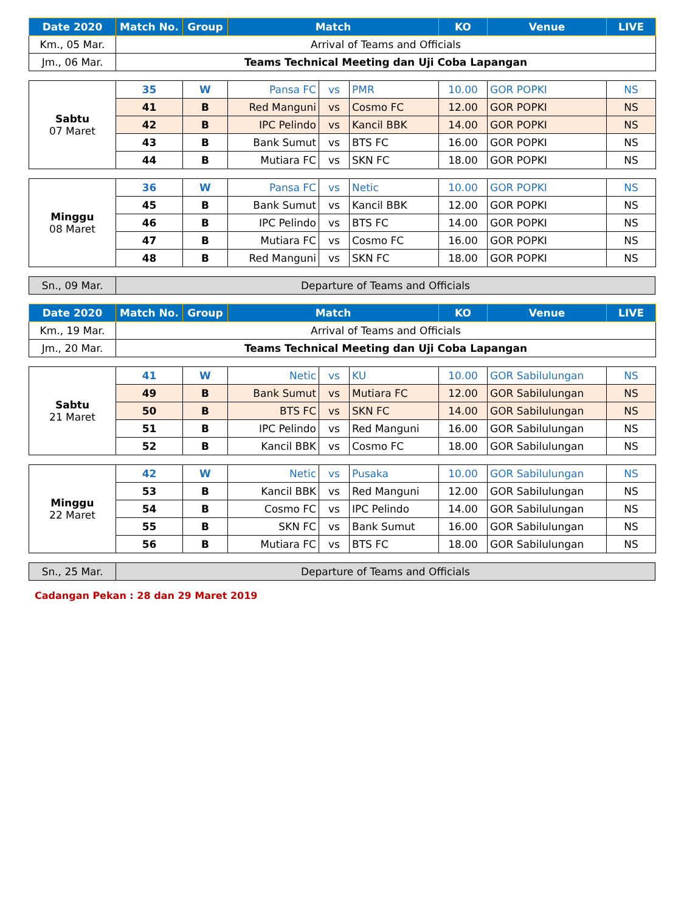| Date 2020 | Match No. | Group | Match | KO | Venue | LIVE |
| --- | --- | --- | --- | --- | --- | --- |
| Km., 05 Mar. | Arrival of Teams and Officials | | | | | |
| Jm., 06 Mar. | Teams Technical Meeting dan Uji Coba Lapangan | | | | | |
| Sabtu 07 Maret | 35 | W | Pansa FC | vs | PMR | 10.00 | GOR POPKI | NS |
| | 41 | B | Red Manguni | vs | Cosmo FC | 12.00 | GOR POPKI | NS |
| | 42 | B | IPC Pelindo | vs | Kancil BBK | 14.00 | GOR POPKI | NS |
| | 43 | B | Bank Sumut | vs | BTS FC | 16.00 | GOR POPKI | NS |
| | 44 | B | Mutiara FC | vs | SKN FC | 18.00 | GOR POPKI | NS |
| Minggu 08 Maret | 36 | W | Pansa FC | vs | Netic | 10.00 | GOR POPKI | NS |
| | 45 | B | Bank Sumut | vs | Kancil BBK | 12.00 | GOR POPKI | NS |
| | 46 | B | IPC Pelindo | vs | BTS FC | 14.00 | GOR POPKI | NS |
| | 47 | B | Mutiara FC | vs | Cosmo FC | 16.00 | GOR POPKI | NS |
| | 48 | B | Red Manguni | vs | SKN FC | 18.00 | GOR POPKI | NS |
| Sn., 09 Mar. | Departure of Teams and Officials |
| Date 2020 | Match No. | Group | Match | KO | Venue | LIVE |
| --- | --- | --- | --- | --- | --- | --- |
| Km., 19 Mar. | Arrival of Teams and Officials | | | | | |
| Jm., 20 Mar. | Teams Technical Meeting dan Uji Coba Lapangan | | | | | |
| Sabtu 21 Maret | 41 | W | Netic | vs | KU | 10.00 | GOR Sabilulungan | NS |
| | 49 | B | Bank Sumut | vs | Mutiara FC | 12.00 | GOR Sabilulungan | NS |
| | 50 | B | BTS FC | vs | SKN FC | 14.00 | GOR Sabilulungan | NS |
| | 51 | B | IPC Pelindo | vs | Red Manguni | 16.00 | GOR Sabilulungan | NS |
| | 52 | B | Kancil BBK | vs | Cosmo FC | 18.00 | GOR Sabilulungan | NS |
| Minggu 22 Maret | 42 | W | Netic | vs | Pusaka | 10.00 | GOR Sabilulungan | NS |
| | 53 | B | Kancil BBK | vs | Red Manguni | 12.00 | GOR Sabilulungan | NS |
| | 54 | B | Cosmo FC | vs | IPC Pelindo | 14.00 | GOR Sabilulungan | NS |
| | 55 | B | SKN FC | vs | Bank Sumut | 16.00 | GOR Sabilulungan | NS |
| | 56 | B | Mutiara FC | vs | BTS FC | 18.00 | GOR Sabilulungan | NS |
| Sn., 25 Mar. | Departure of Teams and Officials |
Cadangan Pekan : 28 dan 29 Maret 2019